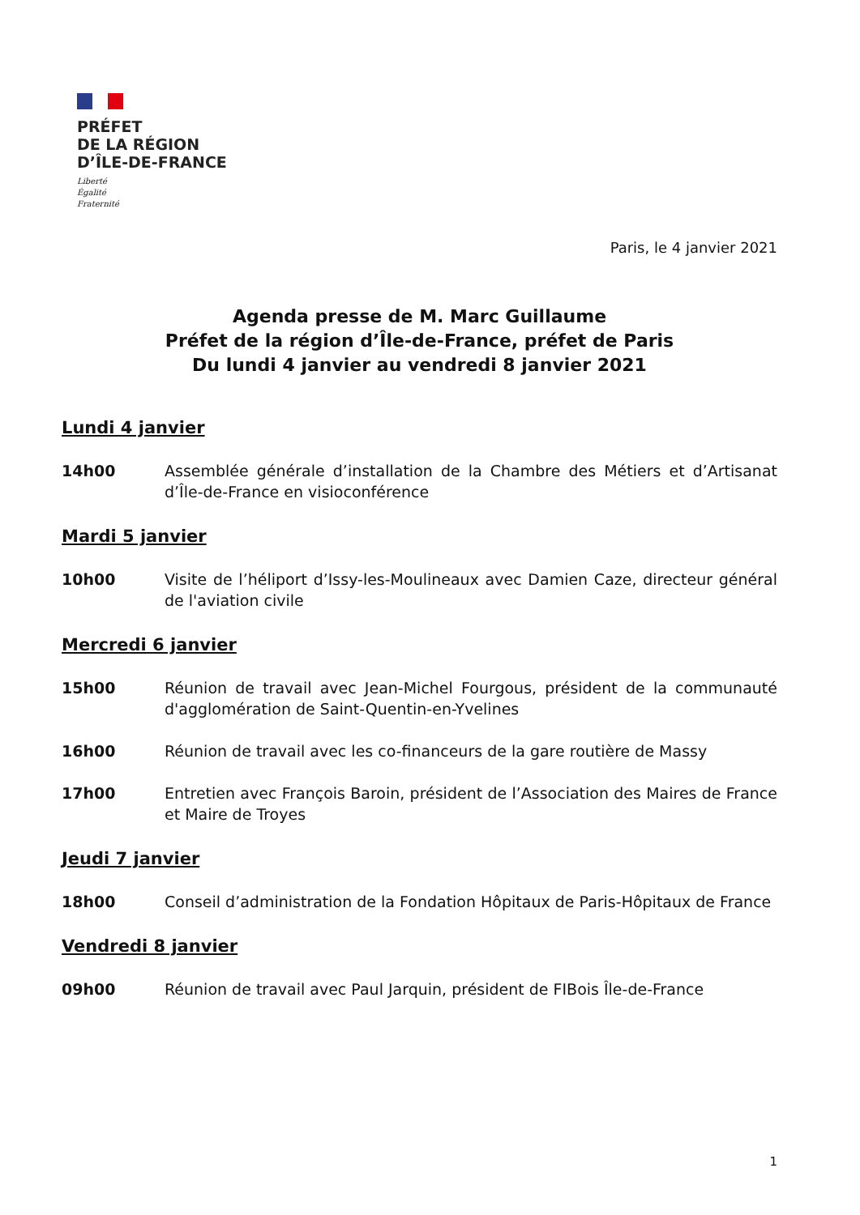PRÉFET
DE LA RÉGION
D’ÎLE-DE-FRANCE
Liberté
Égalité
Fraternité
Paris, le 4 janvier 2021
Agenda presse de M. Marc Guillaume
Préfet de la région d’Île-de-France, préfet de Paris
Du lundi 4 janvier au vendredi 8 janvier 2021
Lundi 4 janvier
14h00 Assemblée générale d’installation de la Chambre des Métiers et d’Artisanat d’Île-de-France en visioconférence
Mardi 5 janvier
10h00 Visite de l’héliport d’Issy-les-Moulineaux avec Damien Caze, directeur général de l'aviation civile
Mercredi 6 janvier
15h00 Réunion de travail avec Jean-Michel Fourgous, président de la communauté d'agglomération de Saint-Quentin-en-Yvelines
16h00 Réunion de travail avec les co-financeurs de la gare routière de Massy
17h00 Entretien avec François Baroin, président de l’Association des Maires de France et Maire de Troyes
Jeudi 7 janvier
18h00 Conseil d’administration de la Fondation Hôpitaux de Paris-Hôpitaux de France
Vendredi 8 janvier
09h00 Réunion de travail avec Paul Jarquin, président de FIBois Île-de-France
1